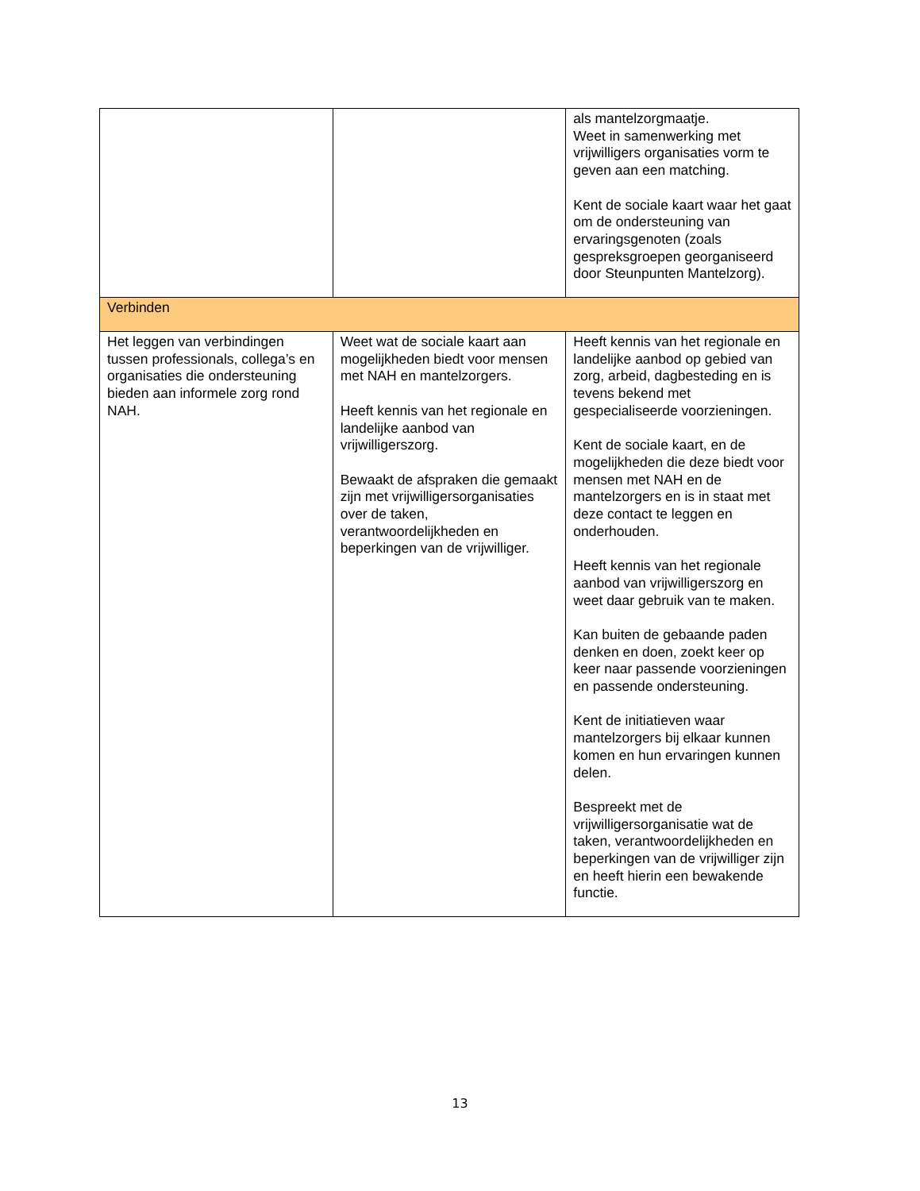| | | als mantelzorgmaatje. Weet in samenwerking met vrijwilligers organisaties vorm te geven aan een matching. Kent de sociale kaart waar het gaat om de ondersteuning van ervaringsgenoten (zoals gespreksgroepen georganiseerd door Steunpunten Mantelzorg). |
| Verbinden | | |
| Het leggen van verbindingen tussen professionals, collega’s en organisaties die ondersteuning bieden aan informele zorg rond NAH. | Weet wat de sociale kaart aan mogelijkheden biedt voor mensen met NAH en mantelzorgers. Heeft kennis van het regionale en landelijke aanbod van vrijwilligerszorg. Bewaakt de afspraken die gemaakt zijn met vrijwilligersorganisaties over de taken, verantwoordelijkheden en beperkingen van de vrijwilliger. | Heeft kennis van het regionale en landelijke aanbod op gebied van zorg, arbeid, dagbesteding en is tevens bekend met gespecialiseerde voorzieningen. Kent de sociale kaart, en de mogelijkheden die deze biedt voor mensen met NAH en de mantelzorgers en is in staat met deze contact te leggen en onderhouden. Heeft kennis van het regionale aanbod van vrijwilligerszorg en weet daar gebruik van te maken. Kan buiten de gebaande paden denken en doen, zoekt keer op keer naar passende voorzieningen en passende ondersteuning. Kent de initiatieven waar mantelzorgers bij elkaar kunnen komen en hun ervaringen kunnen delen. Bespreekt met de vrijwilligersorganisatie wat de taken, verantwoordelijkheden en beperkingen van de vrijwilliger zijn en heeft hierin een bewakende functie. |
13